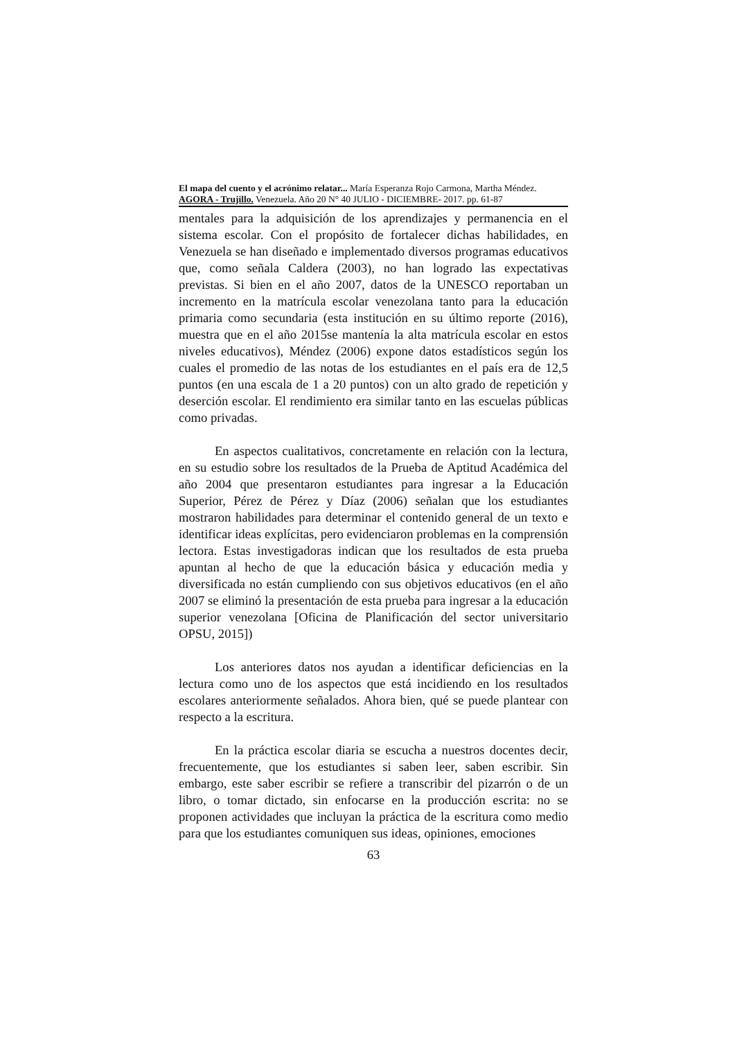El mapa del cuento y el acrónimo relatar... María Esperanza Rojo Carmona, Martha Méndez.
AGORA - Trujillo. Venezuela. Año 20 N° 40 JULIO - DICIEMBRE- 2017. pp. 61-87
mentales para la adquisición de los aprendizajes y permanencia en el sistema escolar. Con el propósito de fortalecer dichas habilidades, en Venezuela se han diseñado e implementado diversos programas educativos que, como señala Caldera (2003), no han logrado las expectativas previstas. Si bien en el año 2007, datos de la UNESCO reportaban un incremento en la matrícula escolar venezolana tanto para la educación primaria como secundaria (esta institución en su último reporte (2016), muestra que en el año 2015se mantenía la alta matrícula escolar en estos niveles educativos), Méndez (2006) expone datos estadísticos según los cuales el promedio de las notas de los estudiantes en el país era de 12,5 puntos (en una escala de 1 a 20 puntos) con un alto grado de repetición y deserción escolar. El rendimiento era similar tanto en las escuelas públicas como privadas.
En aspectos cualitativos, concretamente en relación con la lectura, en su estudio sobre los resultados de la Prueba de Aptitud Académica del año 2004 que presentaron estudiantes para ingresar a la Educación Superior, Pérez de Pérez y Díaz (2006) señalan que los estudiantes mostraron habilidades para determinar el contenido general de un texto e identificar ideas explícitas, pero evidenciaron problemas en la comprensión lectora. Estas investigadoras indican que los resultados de esta prueba apuntan al hecho de que la educación básica y educación media y diversificada no están cumpliendo con sus objetivos educativos (en el año 2007 se eliminó la presentación de esta prueba para ingresar a la educación superior venezolana [Oficina de Planificación del sector universitario OPSU, 2015])
Los anteriores datos nos ayudan a identificar deficiencias en la lectura como uno de los aspectos que está incidiendo en los resultados escolares anteriormente señalados. Ahora bien, qué se puede plantear con respecto a la escritura.
En la práctica escolar diaria se escucha a nuestros docentes decir, frecuentemente, que los estudiantes si saben leer, saben escribir. Sin embargo, este saber escribir se refiere a transcribir del pizarrón o de un libro, o tomar dictado, sin enfocarse en la producción escrita: no se proponen actividades que incluyan la práctica de la escritura como medio para que los estudiantes comuniquen sus ideas, opiniones, emociones
63